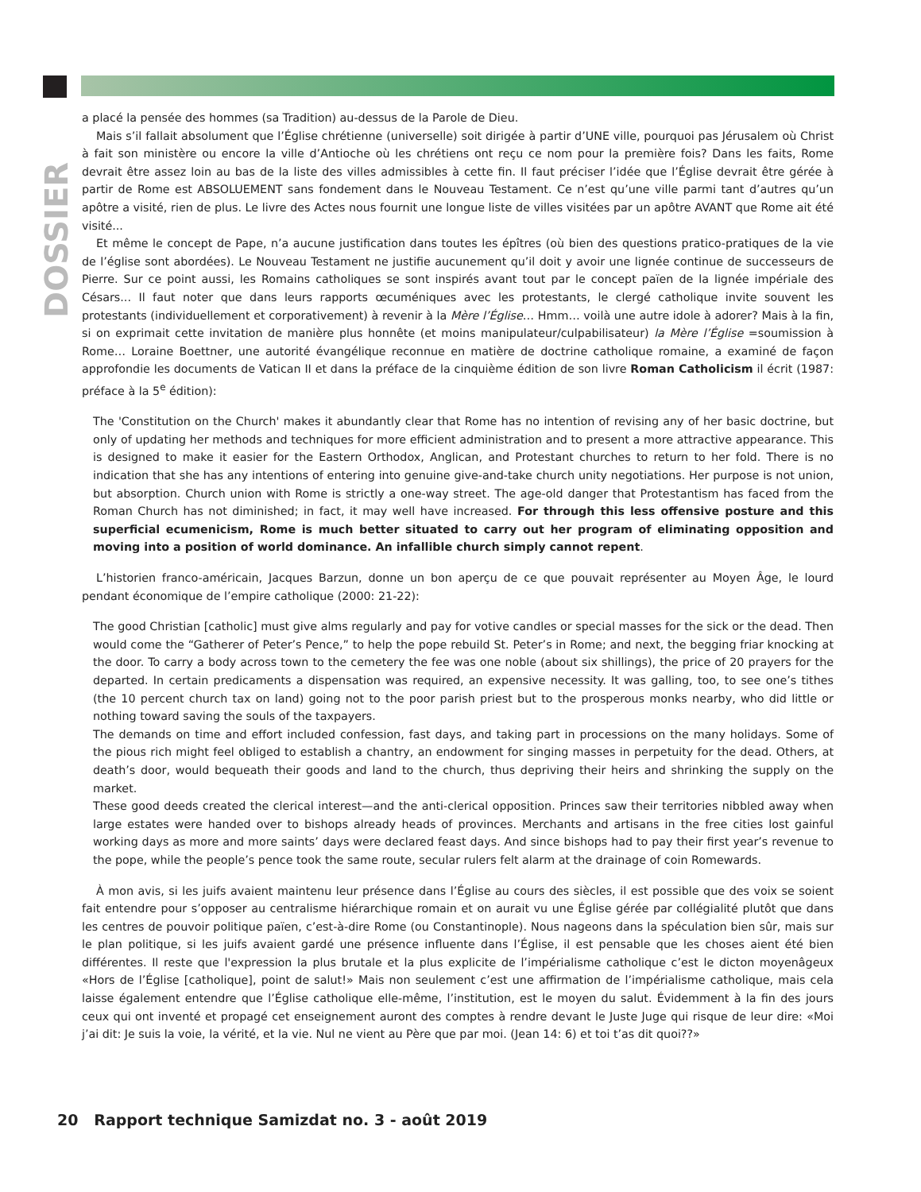DOSSIER
a placé la pensée des hommes (sa Tradition) au-dessus de la Parole de Dieu.
Mais s’il fallait absolument que l’Église chrétienne (universelle) soit dirigée à partir d’UNE ville, pourquoi pas Jérusalem où Christ à fait son ministère ou encore la ville d’Antioche où les chrétiens ont reçu ce nom pour la première fois? Dans les faits, Rome devrait être assez loin au bas de la liste des villes admissibles à cette fin. Il faut préciser l’idée que l’Église devrait être gérée à partir de Rome est ABSOLUEMENT sans fondement dans le Nouveau Testament. Ce n’est qu’une ville parmi tant d’autres qu’un apôtre a visité, rien de plus. Le livre des Actes nous fournit une longue liste de villes visitées par un apôtre AVANT que Rome ait été visité...
Et même le concept de Pape, n’a aucune justification dans toutes les épîtres (où bien des questions pratico-pratiques de la vie de l’église sont abordées). Le Nouveau Testament ne justifie aucunement qu’il doit y avoir une lignée continue de successeurs de Pierre. Sur ce point aussi, les Romains catholiques se sont inspirés avant tout par le concept païen de la lignée impériale des Césars... Il faut noter que dans leurs rapports œcuméniques avec les protestants, le clergé catholique invite souvent les protestants (individuellement et corporativement) à revenir à la Mère l’Église… Hmm… voilà une autre idole à adorer? Mais à la fin, si on exprimait cette invitation de manière plus honnête (et moins manipulateur/culpabilisateur) la Mère l’Église =soumission à Rome… Loraine Boettner, une autorité évangélique reconnue en matière de doctrine catholique romaine, a examiné de façon approfondie les documents de Vatican II et dans la préface de la cinquième édition de son livre Roman Catholicism il écrit (1987: préface à la 5<sup>e</sup> édition):
The 'Constitution on the Church' makes it abundantly clear that Rome has no intention of revising any of her basic doctrine, but only of updating her methods and techniques for more efficient administration and to present a more attractive appearance. This is designed to make it easier for the Eastern Orthodox, Anglican, and Protestant churches to return to her fold. There is no indication that she has any intentions of entering into genuine give-and-take church unity negotiations. Her purpose is not union, but absorption. Church union with Rome is strictly a one-way street. The age-old danger that Protestantism has faced from the Roman Church has not diminished; in fact, it may well have increased. For through this less offensive posture and this superficial ecumenicism, Rome is much better situated to carry out her program of eliminating opposition and moving into a position of world dominance. An infallible church simply cannot repent.
L’historien franco-américain, Jacques Barzun, donne un bon aperçu de ce que pouvait représenter au Moyen Âge, le lourd pendant économique de l’empire catholique (2000: 21-22):
The good Christian [catholic] must give alms regularly and pay for votive candles or special masses for the sick or the dead. Then would come the “Gatherer of Peter’s Pence,” to help the pope rebuild St. Peter’s in Rome; and next, the begging friar knocking at the door. To carry a body across town to the cemetery the fee was one noble (about six shillings), the price of 20 prayers for the departed. In certain predicaments a dispensation was required, an expensive necessity. It was galling, too, to see one’s tithes (the 10 percent church tax on land) going not to the poor parish priest but to the prosperous monks nearby, who did little or nothing toward saving the souls of the taxpayers.
The demands on time and effort included confession, fast days, and taking part in processions on the many holidays. Some of the pious rich might feel obliged to establish a chantry, an endowment for singing masses in perpetuity for the dead. Others, at death’s door, would bequeath their goods and land to the church, thus depriving their heirs and shrinking the supply on the market.
These good deeds created the clerical interest—and the anti-clerical opposition. Princes saw their territories nibbled away when large estates were handed over to bishops already heads of provinces. Merchants and artisans in the free cities lost gainful working days as more and more saints’ days were declared feast days. And since bishops had to pay their first year’s revenue to the pope, while the people’s pence took the same route, secular rulers felt alarm at the drainage of coin Romewards.
À mon avis, si les juifs avaient maintenu leur présence dans l’Église au cours des siècles, il est possible que des voix se soient fait entendre pour s’opposer au centralisme hiérarchique romain et on aurait vu une Église gérée par collégialité plutôt que dans les centres de pouvoir politique païen, c’est-à-dire Rome (ou Constantinople). Nous nageons dans la spéculation bien sûr, mais sur le plan politique, si les juifs avaient gardé une présence influente dans l’Église, il est pensable que les choses aient été bien différentes. Il reste que l'expression la plus brutale et la plus explicite de l’impérialisme catholique c’est le dicton moyenâgeux «Hors de l’Église [catholique], point de salut!» Mais non seulement c’est une affirmation de l’impérialisme catholique, mais cela laisse également entendre que l’Église catholique elle-même, l’institution, est le moyen du salut. Évidemment à la fin des jours ceux qui ont inventé et propagé cet enseignement auront des comptes à rendre devant le Juste Juge qui risque de leur dire: «Moi j’ai dit: Je suis la voie, la vérité, et la vie. Nul ne vient au Père que par moi. (Jean 14: 6) et toi t’as dit quoi??»
20 Rapport technique Samizdat no. 3 - août 2019